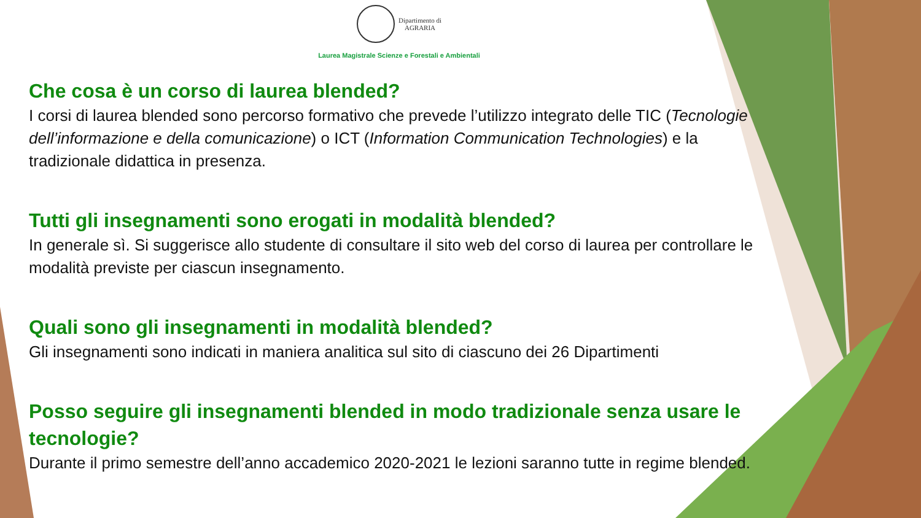Dipartimento di
AGRARIA
Laurea Magistrale Scienze e Forestali e Ambientali
Che cosa è un corso di laurea blended?
I corsi di laurea blended sono percorso formativo che prevede l’utilizzo integrato delle TIC (Tecnologie dell’informazione e della comunicazione) o ICT (Information Communication Technologies) e la tradizionale didattica in presenza.
Tutti gli insegnamenti sono erogati in modalità blended?
In generale sì. Si suggerisce allo studente di consultare il sito web del corso di laurea per controllare le modalità previste per ciascun insegnamento.
Quali sono gli insegnamenti in modalità blended?
Gli insegnamenti sono indicati in maniera analitica sul sito di ciascuno dei 26 Dipartimenti
Posso seguire gli insegnamenti blended in modo tradizionale senza usare le tecnologie?
Durante il primo semestre dell’anno accademico 2020-2021 le lezioni saranno tutte in regime blended.